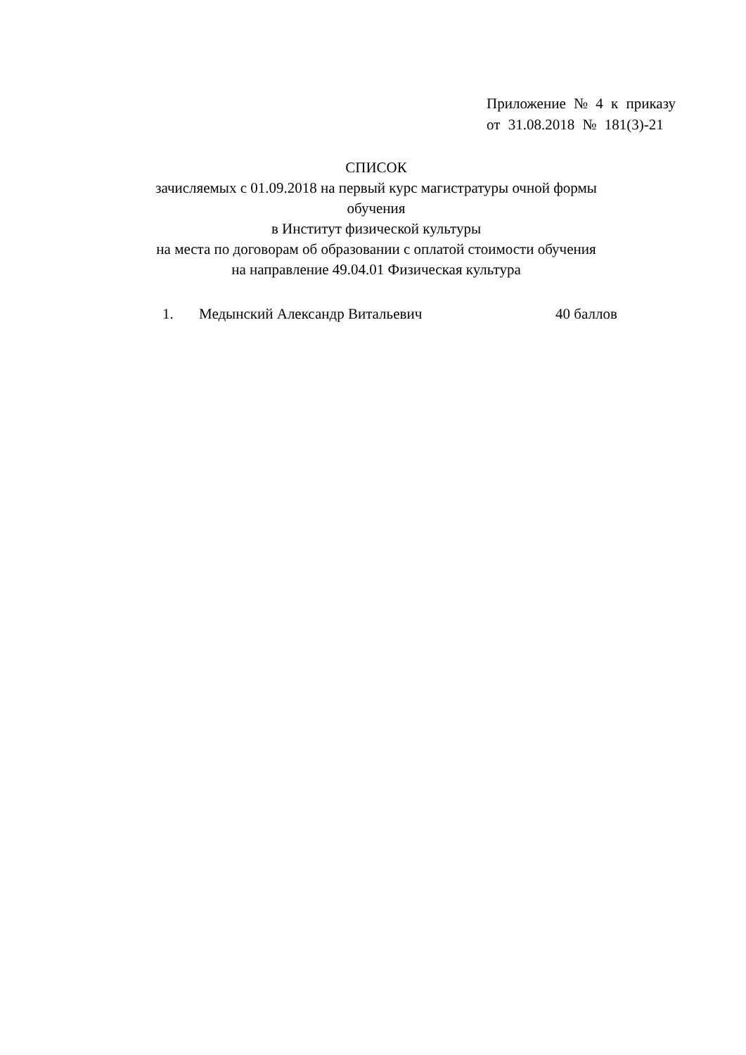Приложение № 4 к приказу
от 31.08.2018 № 181(3)-21
СПИСОК
зачисляемых с 01.09.2018 на первый курс магистратуры очной формы обучения
в Институт физической культуры
на места по договорам об образовании с оплатой стоимости обучения
на направление 49.04.01 Физическая культура
1. Медынский Александр Витальевич 40 баллов